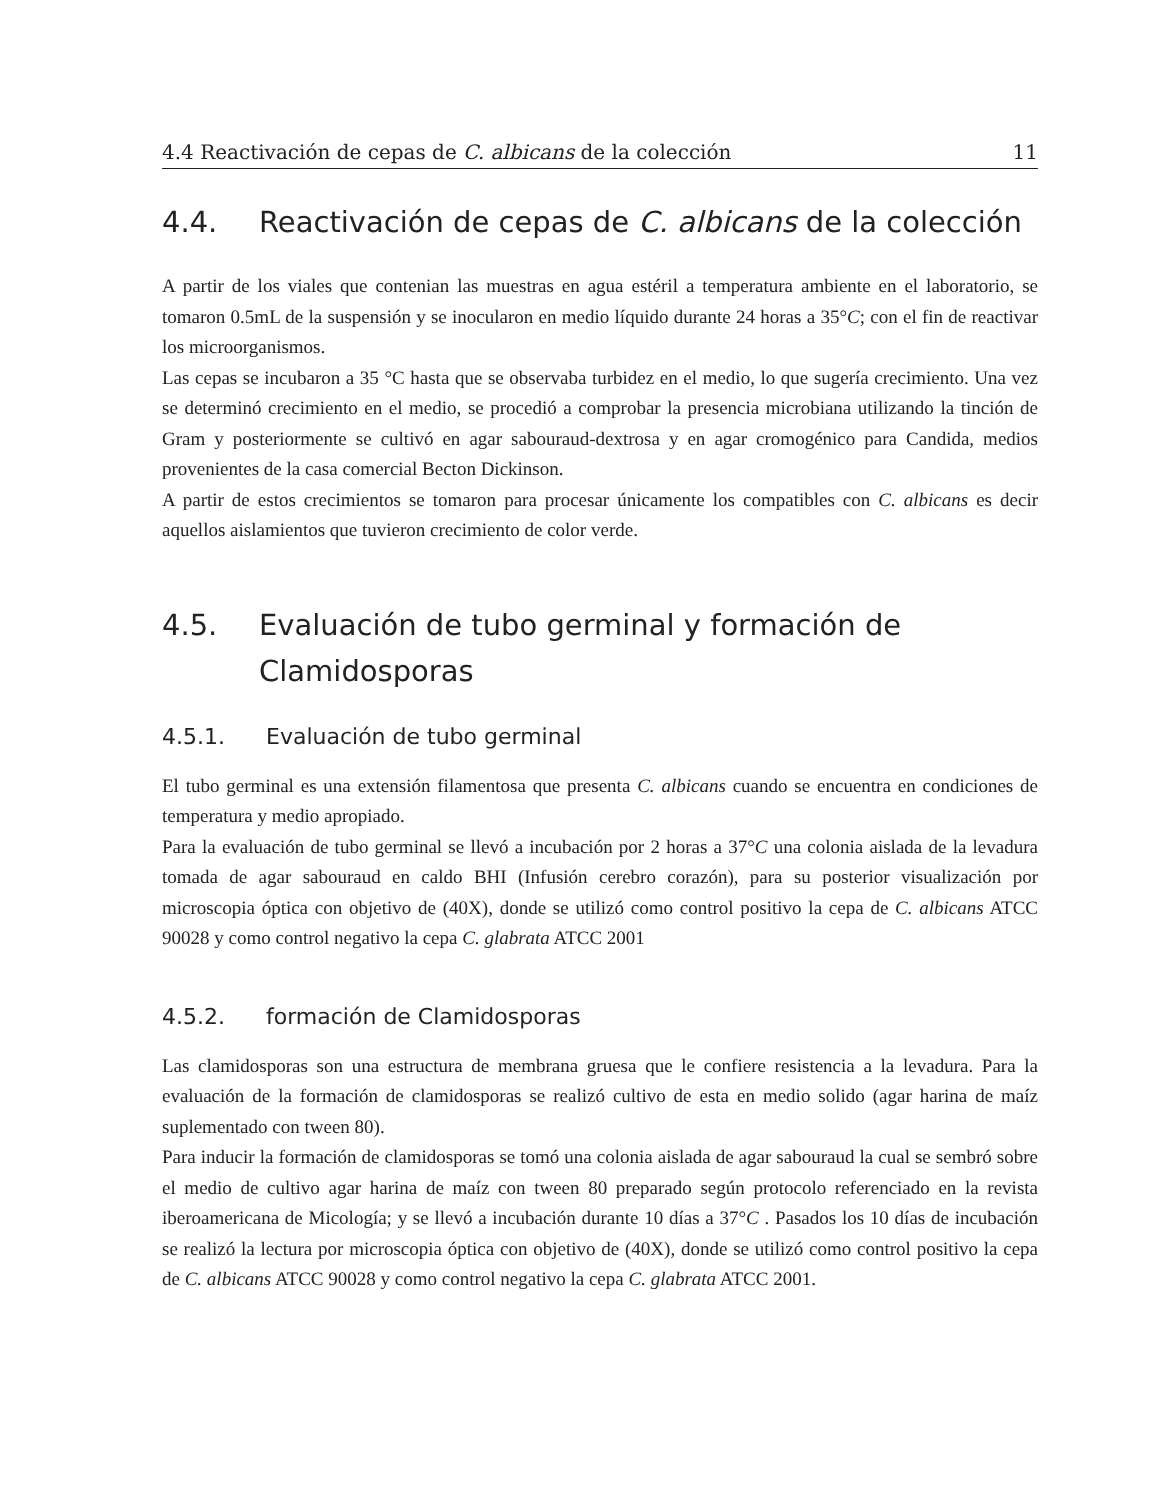4.4 Reactivación de cepas de C. albicans de la colección 11
4.4. Reactivación de cepas de C. albicans de la colección
A partir de los viales que contenian las muestras en agua estéril a temperatura ambiente en el laboratorio, se tomaron 0.5mL de la suspensión y se inocularon en medio líquido durante 24 horas a 35°C; con el fin de reactivar los microorganismos.
Las cepas se incubaron a 35 °C hasta que se observaba turbidez en el medio, lo que sugería crecimiento. Una vez se determinó crecimiento en el medio, se procedió a comprobar la presencia microbiana utilizando la tinción de Gram y posteriormente se cultivó en agar sabouraud-dextrosa y en agar cromogénico para Candida, medios provenientes de la casa comercial Becton Dickinson.
A partir de estos crecimientos se tomaron para procesar únicamente los compatibles con C. albicans es decir aquellos aislamientos que tuvieron crecimiento de color verde.
4.5. Evaluación de tubo germinal y formación de Clamidosporas
4.5.1. Evaluación de tubo germinal
El tubo germinal es una extensión filamentosa que presenta C. albicans cuando se encuentra en condiciones de temperatura y medio apropiado.
Para la evaluación de tubo germinal se llevó a incubación por 2 horas a 37°C una colonia aislada de la levadura tomada de agar sabouraud en caldo BHI (Infusión cerebro corazón), para su posterior visualización por microscopia óptica con objetivo de (40X), donde se utilizó como control positivo la cepa de C. albicans ATCC 90028 y como control negativo la cepa C. glabrata ATCC 2001
4.5.2. formación de Clamidosporas
Las clamidosporas son una estructura de membrana gruesa que le confiere resistencia a la levadura. Para la evaluación de la formación de clamidosporas se realizó cultivo de esta en medio solido (agar harina de maíz suplementado con tween 80).
Para inducir la formación de clamidosporas se tomó una colonia aislada de agar sabouraud la cual se sembró sobre el medio de cultivo agar harina de maíz con tween 80 preparado según protocolo referenciado en la revista iberoamericana de Micología; y se llevó a incubación durante 10 días a 37°C . Pasados los 10 días de incubación se realizó la lectura por microscopia óptica con objetivo de (40X), donde se utilizó como control positivo la cepa de C. albicans ATCC 90028 y como control negativo la cepa C. glabrata ATCC 2001.